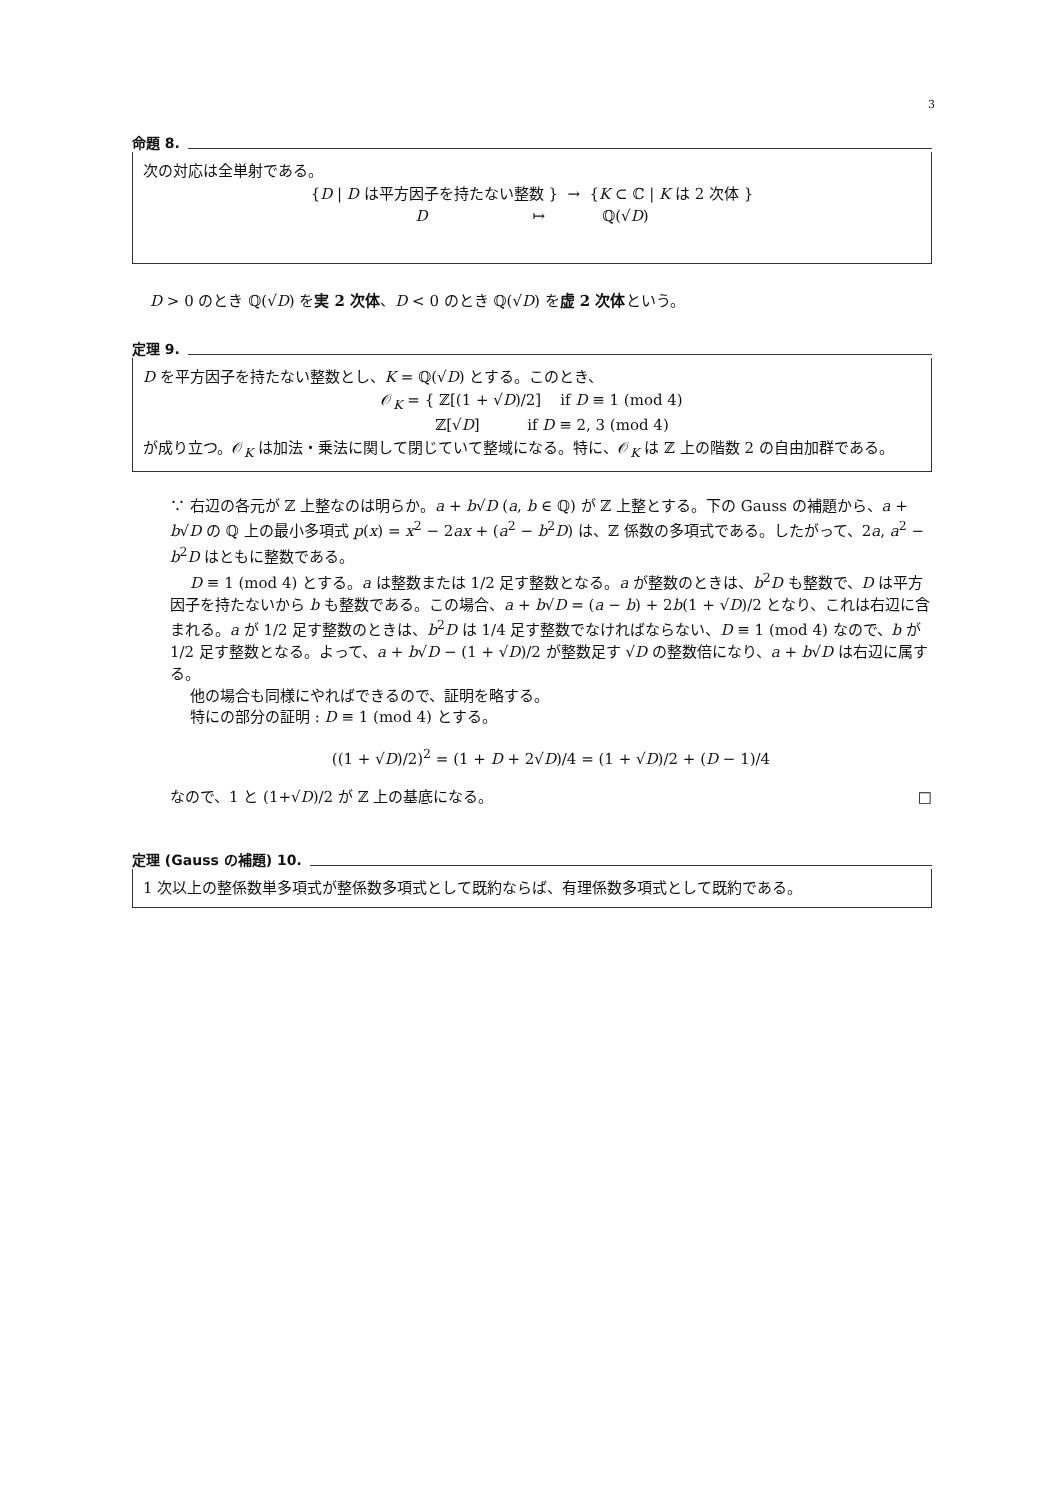3
命題 8.
次の対応は全単射である。
{D | D は平方因子を持たない整数 } → {K ⊂ ℂ | K は 2 次体 }
D ↦ ℚ(√D)
D > 0 のとき ℚ(√D) を実 2 次体、D < 0 のとき ℚ(√D) を虚 2 次体という。
定理 9.
D を平方因子を持たない整数とし、K = ℚ(√D) とする。このとき、
𝒪<sub>K</sub> = { ℤ[(1 + √D)/2] if D ≡ 1 (mod 4)
ℤ[√D] if D ≡ 2, 3 (mod 4)
が成り立つ。𝒪<sub>K</sub> は加法・乗法に関して閉じていて整域になる。特に、𝒪<sub>K</sub> は ℤ 上の階数 2 の自由加群である。
∵ 右辺の各元が ℤ 上整なのは明らか。a + b√D (a, b ∈ ℚ) が ℤ 上整とする。下の Gauss の補題から、a + b√D の ℚ 上の最小多項式 p(x) = x<sup>2</sup> − 2ax + (a<sup>2</sup> − b<sup>2</sup>D) は、ℤ 係数の多項式である。したがって、2a, a<sup>2</sup> − b<sup>2</sup>D はともに整数である。
D ≡ 1 (mod 4) とする。a は整数または 1/2 足す整数となる。a が整数のときは、b<sup>2</sup>D も整数で、D は平方因子を持たないから b も整数である。この場合、a + b√D = (a − b) + 2b(1 + √D)/2 となり、これは右辺に含まれる。a が 1/2 足す整数のときは、b<sup>2</sup>D は 1/4 足す整数でなければならない、D ≡ 1 (mod 4) なので、b が 1/2 足す整数となる。よって、a + b√D − (1 + √D)/2 が整数足す √D の整数倍になり、a + b√D は右辺に属する。
他の場合も同様にやればできるので、証明を略する。
特にの部分の証明 : D ≡ 1 (mod 4) とする。
((1 + √D)/2)<sup>2</sup> = (1 + D + 2√D)/4 = (1 + √D)/2 + (D − 1)/4
なので、1 と (1+√D)/2 が ℤ 上の基底になる。 □
定理 (Gauss の補題) 10.
1 次以上の整係数単多項式が整係数多項式として既約ならば、有理係数多項式として既約である。